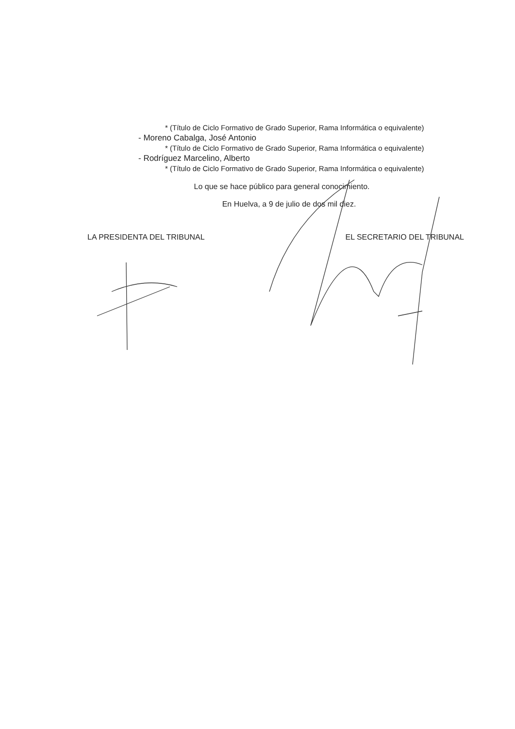* (Título de Ciclo Formativo de Grado Superior, Rama Informática o equivalente)
- Moreno Cabalga, José Antonio
* (Título de Ciclo Formativo de Grado Superior, Rama Informática o equivalente)
- Rodríguez Marcelino, Alberto
* (Título de Ciclo Formativo de Grado Superior, Rama Informática o equivalente)
Lo que se hace público para general conocimiento.
En Huelva, a 9 de julio de dos mil diez.
LA PRESIDENTA DEL TRIBUNAL EL SECRETARIO DEL TRIBUNAL